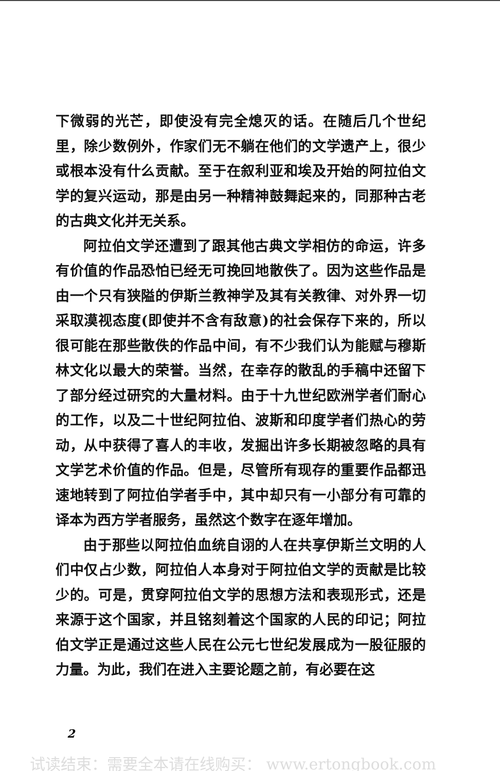下微弱的光芒，即使没有完全熄灭的话。在随后几个世纪里，除少数例外，作家们无不躺在他们的文学遗产上，很少或根本没有什么贡献。至于在叙利亚和埃及开始的阿拉伯文学的复兴运动，那是由另一种精神鼓舞起来的，同那种古老的古典文化并无关系。
阿拉伯文学还遭到了跟其他古典文学相仿的命运，许多有价值的作品恐怕已经无可挽回地散佚了。因为这些作品是由一个只有狭隘的伊斯兰教神学及其有关教律、对外界一切采取漠视态度(即使并不含有敌意)的社会保存下来的，所以很可能在那些散佚的作品中间，有不少我们认为能赋与穆斯林文化以最大的荣誉。当然，在幸存的散乱的手稿中还留下了部分经过研究的大量材料。由于十九世纪欧洲学者们耐心的工作，以及二十世纪阿拉伯、波斯和印度学者们热心的劳动，从中获得了喜人的丰收，发掘出许多长期被忽略的具有文学艺术价值的作品。但是，尽管所有现存的重要作品都迅速地转到了阿拉伯学者手中，其中却只有一小部分有可靠的译本为西方学者服务，虽然这个数字在逐年增加。
由于那些以阿拉伯血统自诩的人在共享伊斯兰文明的人们中仅占少数，阿拉伯人本身对于阿拉伯文学的贡献是比较少的。可是，贯穿阿拉伯文学的思想方法和表现形式，还是来源于这个国家，并且铭刻着这个国家的人民的印记；阿拉伯文学正是通过这些人民在公元七世纪发展成为一股征服的力量。为此，我们在进入主要论题之前，有必要在这
2
试读结束：需要全本请在线购买： www.ertongbook.com